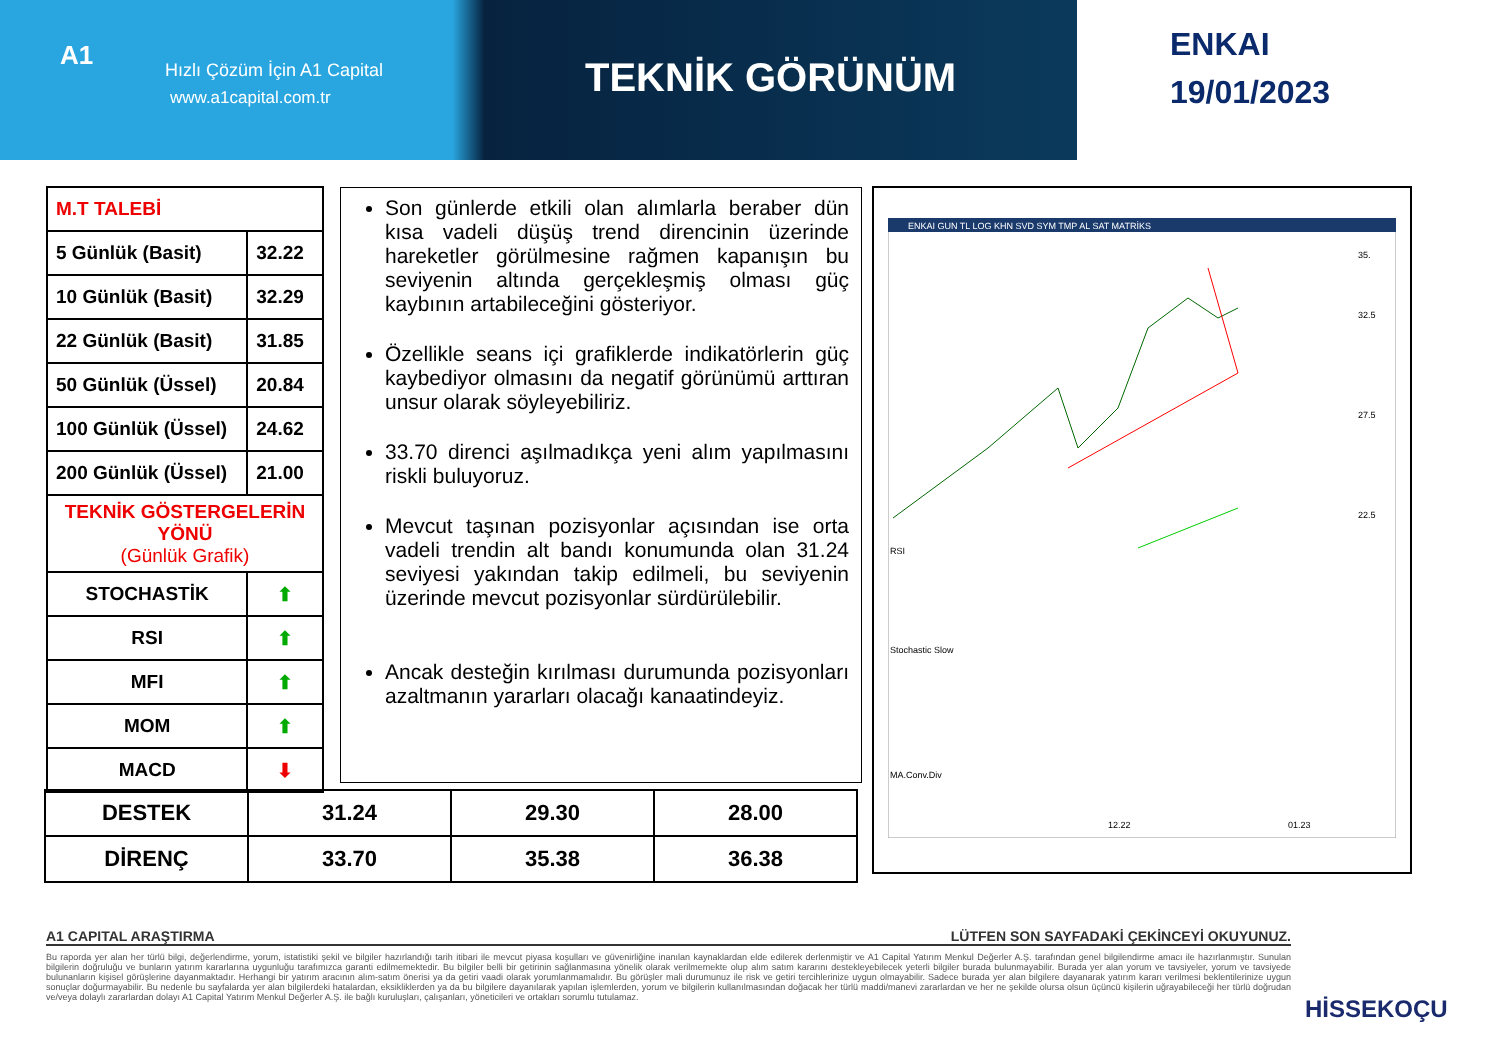A1 Hızlı Çözüm İçin A1 Capital
www.a1capital.com.tr TEKNİK GÖRÜNÜM
ENKAI
19/01/2023
| M.T TALEBİ | |
| 5 Günlük (Basit) | 32.22 |
| 10 Günlük (Basit) | 32.29 |
| 22 Günlük (Basit) | 31.85 |
| 50 Günlük (Üssel) | 20.84 |
| 100 Günlük (Üssel) | 24.62 |
| 200 Günlük (Üssel) | 21.00 |
| TEKNİK GÖSTERGELERİN YÖNÜ (Günlük Grafik) | |
| STOCHASTİK | ⬆ |
| RSI | ⬆ |
| MFI | ⬆ |
| MOM | ⬆ |
| MACD | ⬇ |
Son günlerde etkili olan alımlarla beraber dün kısa vadeli düşüş trend direncinin üzerinde hareketler görülmesine rağmen kapanışın bu seviyenin altında gerçekleşmiş olması güç kaybının artabileceğini gösteriyor.
Özellikle seans içi grafiklerde indikatörlerin güç kaybediyor olmasını da negatif görünümü arttıran unsur olarak söyleyebiliriz.
33.70 direnci aşılmadıkça yeni alım yapılmasını riskli buluyoruz.
Mevcut taşınan pozisyonlar açısından ise orta vadeli trendin alt bandı konumunda olan 31.24 seviyesi yakından takip edilmeli, bu seviyenin üzerinde mevcut pozisyonlar sürdürülebilir.
Ancak desteğin kırılması durumunda pozisyonları azaltmanın yararları olacağı kanaatindeyiz.
ENKAI GUN TL LOG KHN SVD SYM TMP AL SAT MATRİKS
RSI
Stochastic Slow
MA.Conv.Div
35.
32.5
27.5
22.5
12.22
01.23
| DESTEK | 31.24 | 29.30 | 28.00 |
| DİRENÇ | 33.70 | 35.38 | 36.38 |
A1 CAPITAL ARAŞTIRMA LÜTFEN SON SAYFADAKİ ÇEKİNCEYİ OKUYUNUZ.
Bu raporda yer alan her türlü bilgi, değerlendirme, yorum, istatistiki şekil ve bilgiler hazırlandığı tarih itibari ile mevcut piyasa koşulları ve güvenirliğine inanılan kaynaklardan elde edilerek derlenmiştir ve A1 Capital Yatırım Menkul Değerler A.Ş. tarafından genel bilgilendirme amacı ile hazırlanmıştır. Sunulan bilgilerin doğruluğu ve bunların yatırım kararlarına uygunluğu tarafımızca garanti edilmemektedir. Bu bilgiler belli bir getirinin sağlanmasına yönelik olarak verilmemekte olup alım satım kararını destekleyebilecek yeterli bilgiler burada bulunmayabilir. Burada yer alan yorum ve tavsiyeler, yorum ve tavsiyede bulunanların kişisel görüşlerine dayanmaktadır. Herhangi bir yatırım aracının alım-satım önerisi ya da getiri vaadi olarak yorumlanmamalıdır. Bu görüşler mali durumunuz ile risk ve getiri tercihlerinize uygun olmayabilir. Sadece burada yer alan bilgilere dayanarak yatırım kararı verilmesi beklentilerinize uygun sonuçlar doğurmayabilir. Bu nedenle bu sayfalarda yer alan bilgilerdeki hatalardan, eksikliklerden ya da bu bilgilere dayanılarak yapılan işlemlerden, yorum ve bilgilerin kullanılmasından doğacak her türlü maddi/manevi zararlardan ve her ne şekilde olursa olsun üçüncü kişilerin uğrayabileceği her türlü doğrudan ve/veya dolaylı zararlardan dolayı A1 Capital Yatırım Menkul Değerler A.Ş. ile bağlı kuruluşları, çalışanları, yöneticileri ve ortakları sorumlu tutulamaz.
HİSSEKOÇU